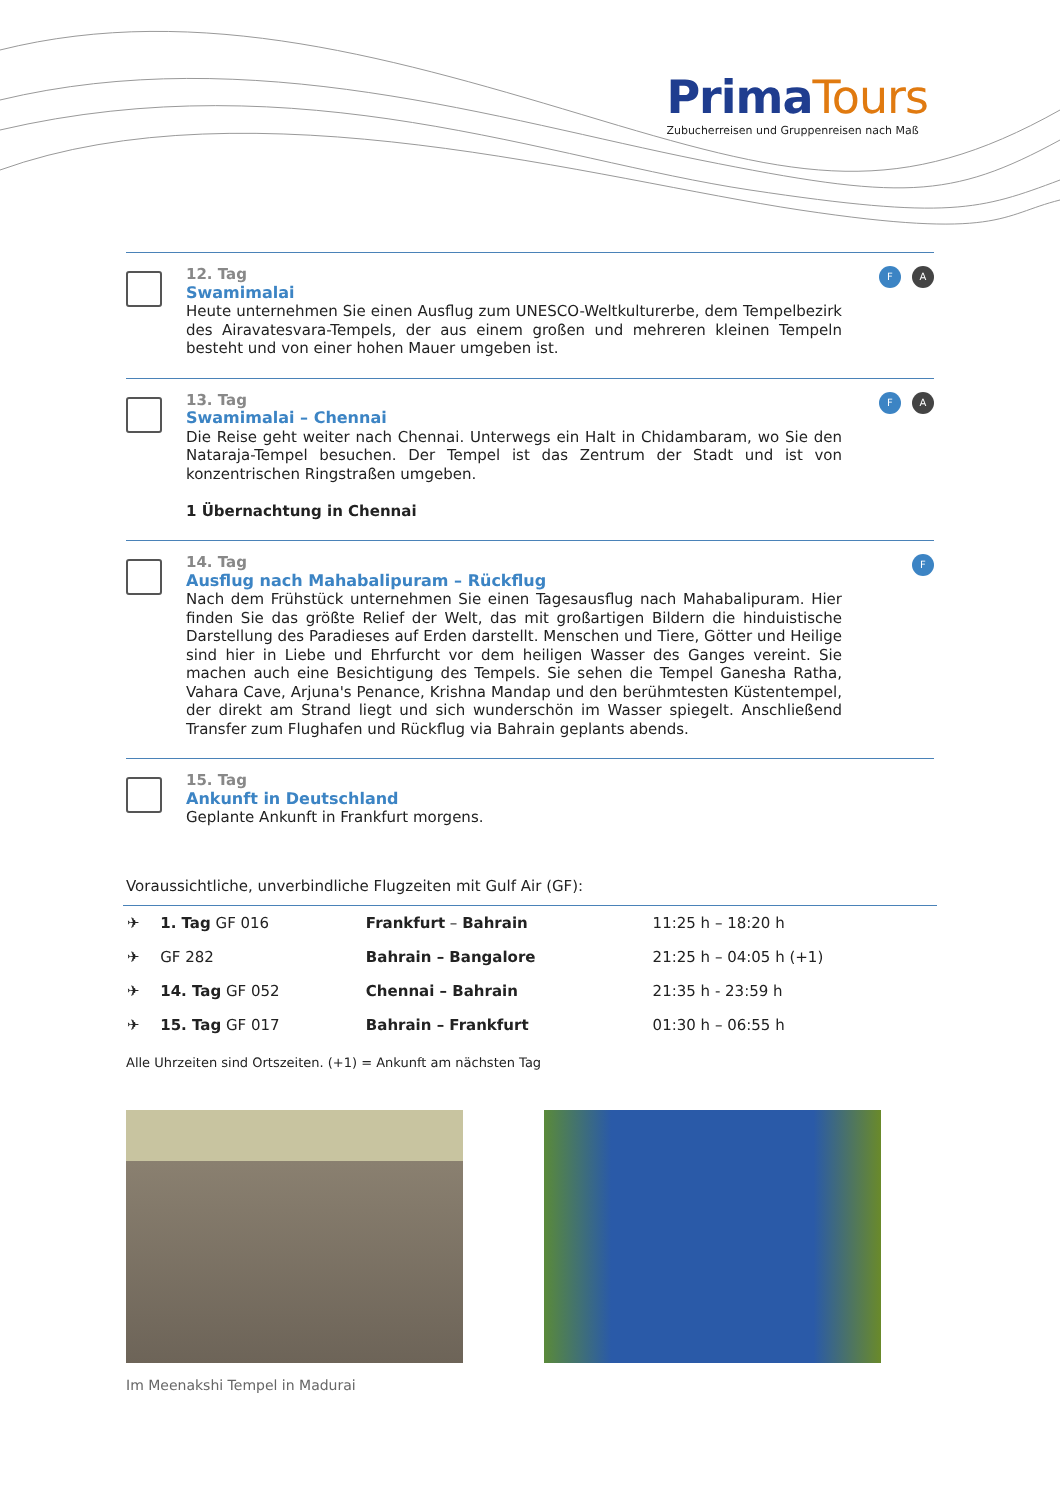PrimaTours
Zubucherreisen und Gruppenreisen nach Maß
12. Tag
Swamimalai
Heute unternehmen Sie einen Ausflug zum UNESCO-Weltkulturerbe, dem Tempelbezirk des Airavatesvara-Tempels, der aus einem großen und mehreren kleinen Tempeln besteht und von einer hohen Mauer umgeben ist.
F A
13. Tag
Swamimalai – Chennai
Die Reise geht weiter nach Chennai. Unterwegs ein Halt in Chidambaram, wo Sie den Nataraja-Tempel besuchen. Der Tempel ist das Zentrum der Stadt und ist von konzentrischen Ringstraßen umgeben.
1 Übernachtung in Chennai
F A
14. Tag
Ausflug nach Mahabalipuram – Rückflug
Nach dem Frühstück unternehmen Sie einen Tagesausflug nach Mahabalipuram. Hier finden Sie das größte Relief der Welt, das mit großartigen Bildern die hinduistische Darstellung des Paradieses auf Erden darstellt. Menschen und Tiere, Götter und Heilige sind hier in Liebe und Ehrfurcht vor dem heiligen Wasser des Ganges vereint. Sie machen auch eine Besichtigung des Tempels. Sie sehen die Tempel Ganesha Ratha, Vahara Cave, Arjuna's Penance, Krishna Mandap und den berühmtesten Küstentempel, der direkt am Strand liegt und sich wunderschön im Wasser spiegelt. Anschließend Transfer zum Flughafen und Rückflug via Bahrain geplants abends.
F
15. Tag
Ankunft in Deutschland
Geplante Ankunft in Frankfurt morgens.
Voraussichtliche, unverbindliche Flugzeiten mit Gulf Air (GF):
| ✈ | 1. Tag GF 016 | Frankfurt – Bahrain | 11:25 h – 18:20 h |
| ✈ | GF 282 | Bahrain – Bangalore | 21:25 h – 04:05 h (+1) |
| ✈ | 14. Tag GF 052 | Chennai – Bahrain | 21:35 h - 23:59 h |
| ✈ | 15. Tag GF 017 | Bahrain – Frankfurt | 01:30 h – 06:55 h |
Alle Uhrzeiten sind Ortszeiten. (+1) = Ankunft am nächsten Tag
Im Meenakshi Tempel in Madurai